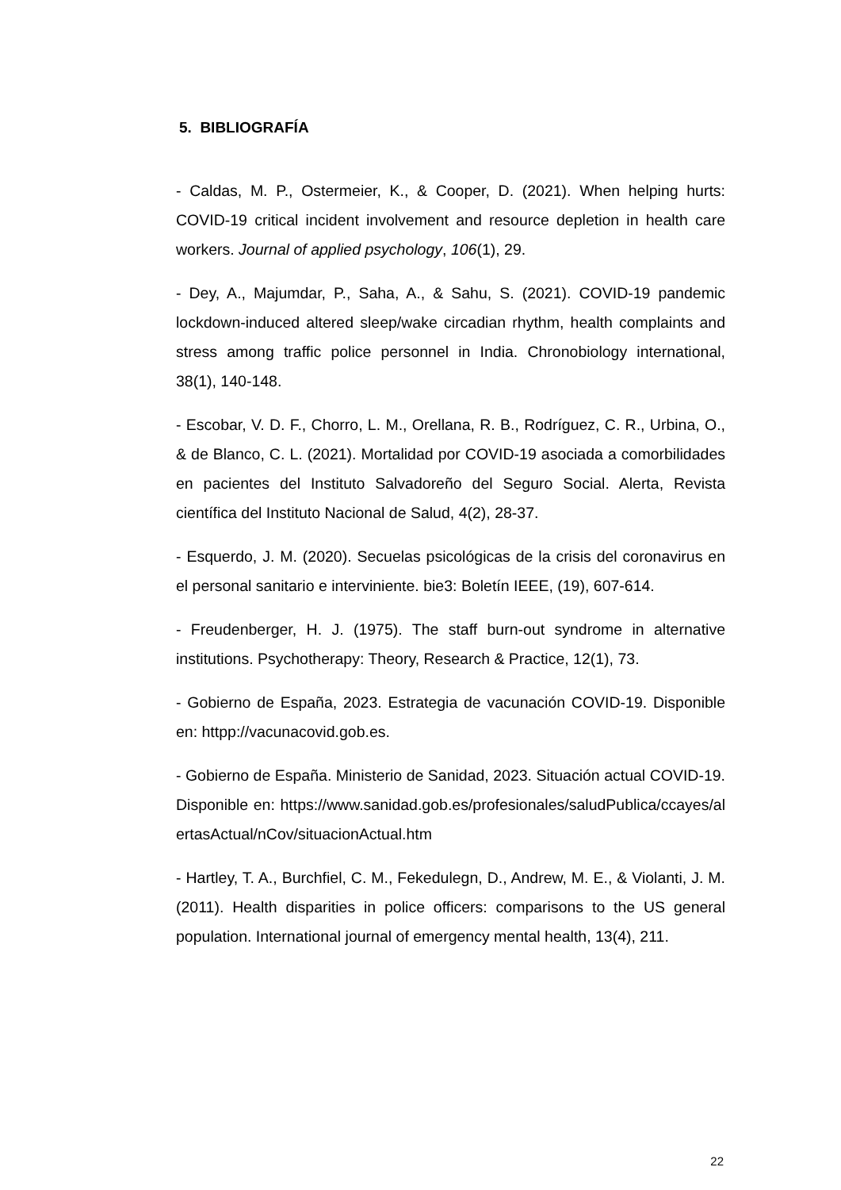5. BIBLIOGRAFÍA
- Caldas, M. P., Ostermeier, K., & Cooper, D. (2021). When helping hurts: COVID-19 critical incident involvement and resource depletion in health care workers. Journal of applied psychology, 106(1), 29.
- Dey, A., Majumdar, P., Saha, A., & Sahu, S. (2021). COVID-19 pandemic lockdown-induced altered sleep/wake circadian rhythm, health complaints and stress among traffic police personnel in India. Chronobiology international, 38(1), 140-148.
- Escobar, V. D. F., Chorro, L. M., Orellana, R. B., Rodríguez, C. R., Urbina, O., & de Blanco, C. L. (2021). Mortalidad por COVID-19 asociada a comorbilidades en pacientes del Instituto Salvadoreño del Seguro Social. Alerta, Revista científica del Instituto Nacional de Salud, 4(2), 28-37.
- Esquerdo, J. M. (2020). Secuelas psicológicas de la crisis del coronavirus en el personal sanitario e interviniente. bie3: Boletín IEEE, (19), 607-614.
- Freudenberger, H. J. (1975). The staff burn-out syndrome in alternative institutions. Psychotherapy: Theory, Research & Practice, 12(1), 73.
- Gobierno de España, 2023. Estrategia de vacunación COVID-19. Disponible en: httpp://vacunacovid.gob.es.
- Gobierno de España. Ministerio de Sanidad, 2023. Situación actual COVID-19. Disponible en: https://www.sanidad.gob.es/profesionales/saludPublica/ccayes/alertasActual/nCov/situacionActual.htm
- Hartley, T. A., Burchfiel, C. M., Fekedulegn, D., Andrew, M. E., & Violanti, J. M. (2011). Health disparities in police officers: comparisons to the US general population. International journal of emergency mental health, 13(4), 211.
22